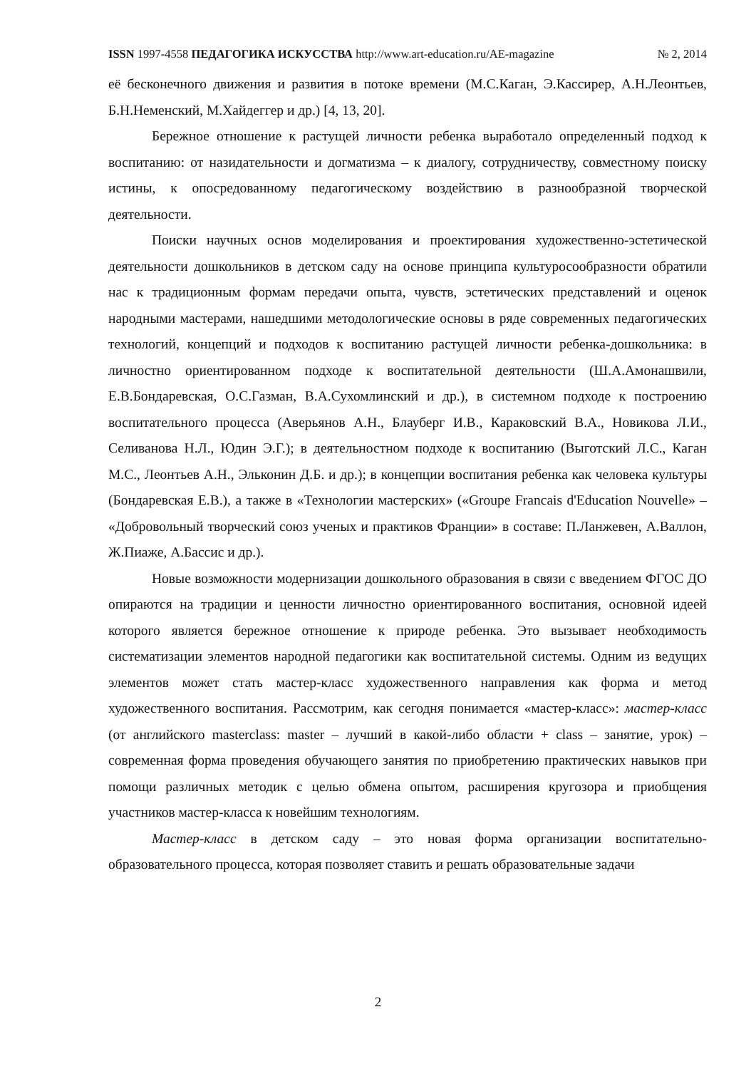ISSN 1997-4558 ПЕДАГОГИКА ИСКУССТВА http://www.art-education.ru/AE-magazine № 2, 2014
её бесконечного движения и развития в потоке времени (М.С.Каган, Э.Кассирер, А.Н.Леонтьев, Б.Н.Неменский, М.Хайдеггер и др.) [4, 13, 20].
Бережное отношение к растущей личности ребенка выработало определенный подход к воспитанию: от назидательности и догматизма – к диалогу, сотрудничеству, совместному поиску истины, к опосредованному педагогическому воздействию в разнообразной творческой деятельности.
Поиски научных основ моделирования и проектирования художественно-эстетической деятельности дошкольников в детском саду на основе принципа культуросообразности обратили нас к традиционным формам передачи опыта, чувств, эстетических представлений и оценок народными мастерами, нашедшими методологические основы в ряде современных педагогических технологий, концепций и подходов к воспитанию растущей личности ребенка-дошкольника: в личностно ориентированном подходе к воспитательной деятельности (Ш.А.Амонашвили, Е.В.Бондаревская, О.С.Газман, В.А.Сухомлинский и др.), в системном подходе к построению воспитательного процесса (Аверьянов А.Н., Блауберг И.В., Караковский В.А., Новикова Л.И., Селиванова Н.Л., Юдин Э.Г.); в деятельностном подходе к воспитанию (Выготский Л.С., Каган М.С., Леонтьев А.Н., Эльконин Д.Б. и др.); в концепции воспитания ребенка как человека культуры (Бондаревская Е.В.), а также в «Технологии мастерских» («Groupe Francais d'Education Nouvelle» – «Добровольный творческий союз ученых и практиков Франции» в составе: П.Ланжевен, А.Валлон, Ж.Пиаже, А.Бассис и др.).
Новые возможности модернизации дошкольного образования в связи с введением ФГОС ДО опираются на традиции и ценности личностно ориентированного воспитания, основной идеей которого является бережное отношение к природе ребенка. Это вызывает необходимость систематизации элементов народной педагогики как воспитательной системы. Одним из ведущих элементов может стать мастер-класс художественного направления как форма и метод художественного воспитания. Рассмотрим, как сегодня понимается «мастер-класс»: мастер-класс (от английского masterclass: master – лучший в какой-либо области + class – занятие, урок) – современная форма проведения обучающего занятия по приобретению практических навыков при помощи различных методик с целью обмена опытом, расширения кругозора и приобщения участников мастер-класса к новейшим технологиям.
Мастер-класс в детском саду – это новая форма организации воспитательно-образовательного процесса, которая позволяет ставить и решать образовательные задачи
2